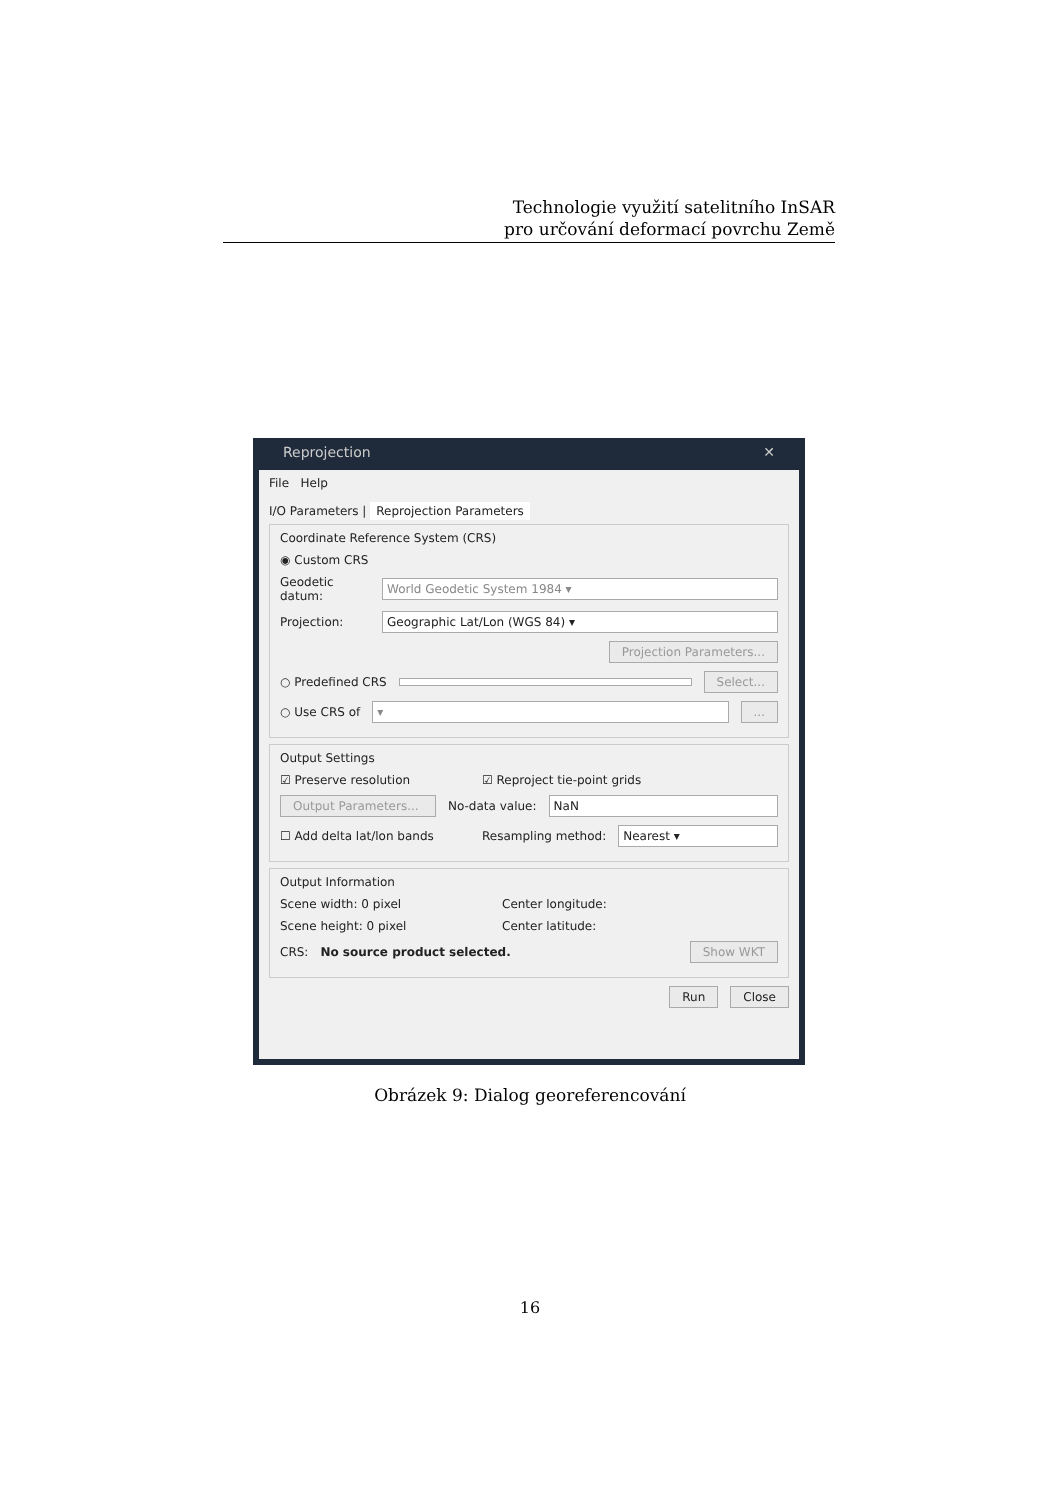Technologie využití satelitního InSAR
pro určování deformací povrchu Země
Reprojection ✕
File Help
I/O Parameters | Reprojection Parameters
Coordinate Reference System (CRS)
◉ Custom CRS
Geodetic datum: World Geodetic System 1984 ▾
Projection: Geographic Lat/Lon (WGS 84) ▾
Projection Parameters...
○ Predefined CRS Select...
○ Use CRS of ▾...
Output Settings
☑ Preserve resolution ☑ Reproject tie-point grids
Output Parameters... No-data value: NaN
☐ Add delta lat/lon bands Resampling method: Nearest ▾
Output Information
Scene width: 0 pixel Center longitude:
Scene height: 0 pixel Center latitude:
CRS: No source product selected. Show WKT
Run Close
Obrázek 9: Dialog georeferencování
16